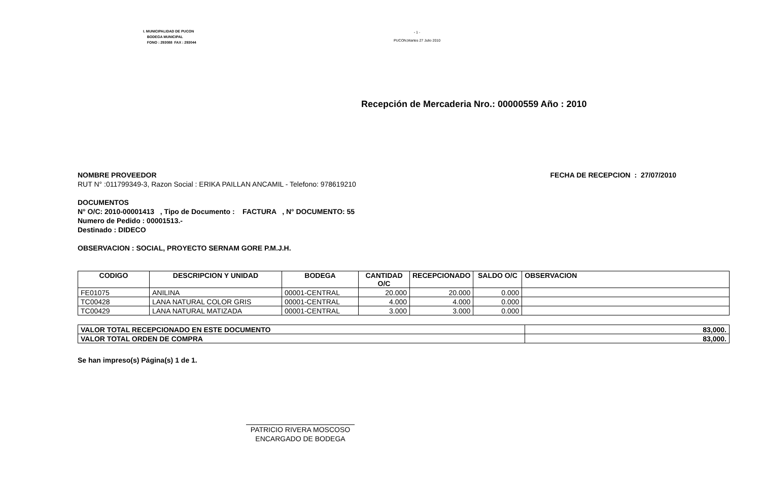I. MUNICIPALIDAD DE PUCON
BODEGA MUNICIPAL
FONO : 293088 FAX : 293044
- 1 -
PUCON,Martes 27 Julio 2010
Recepción de Mercaderia Nro.: 00000559 Año : 2010
NOMBRE PROVEEDOR FECHA DE RECEPCION : 27/07/2010
RUT N° :011799349-3, Razon Social : ERIKA PAILLAN ANCAMIL - Telefono: 978619210
DOCUMENTOS
N° O/C: 2010-00001413 , Tipo de Documento : FACTURA , N° DOCUMENTO: 55
Numero de Pedido : 00001513.-
Destinado : DIDECO
OBSERVACION : SOCIAL, PROYECTO SERNAM GORE P.M.J.H.
| CODIGO | DESCRIPCION Y UNIDAD | BODEGA | CANTIDAD O/C | RECEPCIONADO | SALDO O/C | OBSERVACION |
| --- | --- | --- | --- | --- | --- | --- |
| FE01075 | ANILINA | 00001-CENTRAL | 20.000 | 20.000 | 0.000 | |
| TC00428 | LANA NATURAL COLOR GRIS | 00001-CENTRAL | 4.000 | 4.000 | 0.000 | |
| TC00429 | LANA NATURAL MATIZADA | 00001-CENTRAL | 3.000 | 3.000 | 0.000 | |
| VALOR TOTAL RECEPCIONADO EN ESTE DOCUMENTO | 83,000. |
| VALOR TOTAL ORDEN DE COMPRA | 83,000. |
Se han impreso(s) Página(s) 1 de 1.
PATRICIO RIVERA MOSCOSO
ENCARGADO DE BODEGA